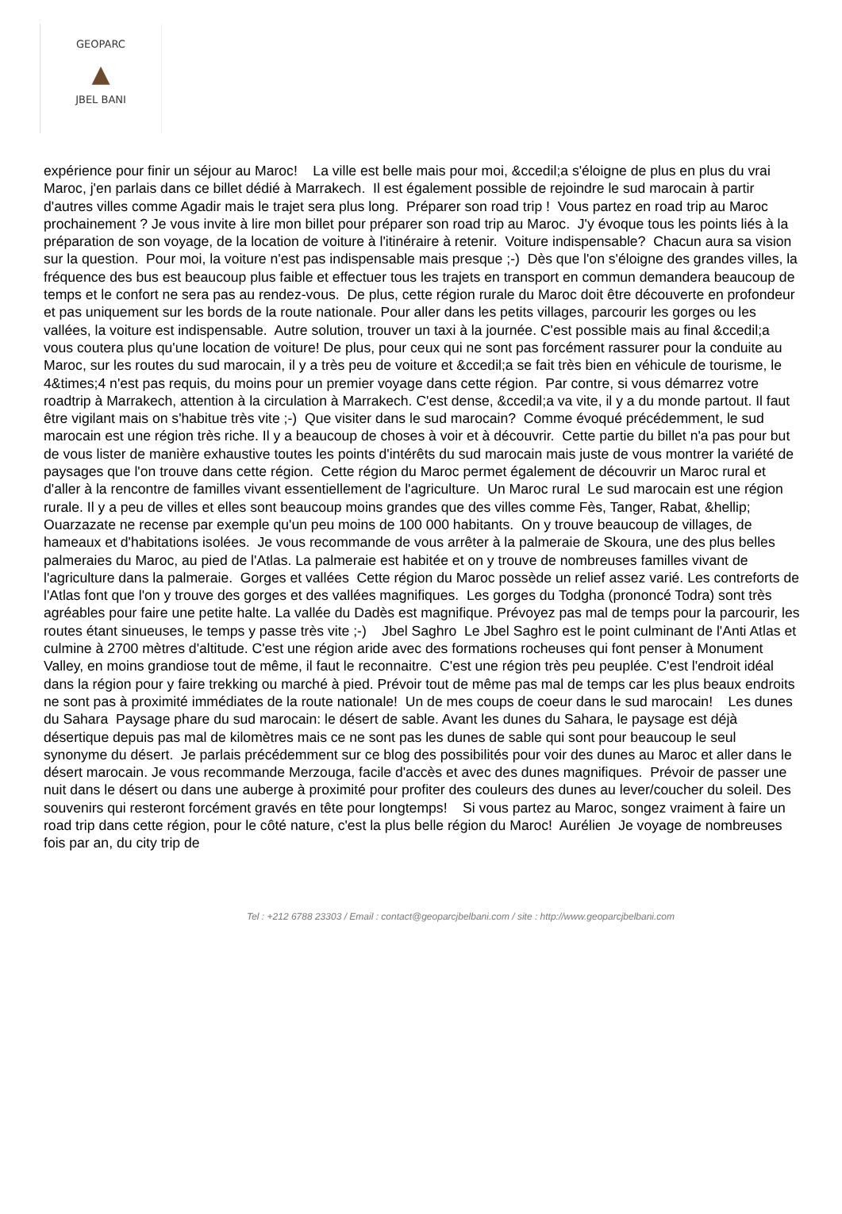GEOPARC
▲
JBEL BANI
expérience pour finir un séjour au Maroc! La ville est belle mais pour moi, &ccedil;a s'éloigne de plus en plus du vrai Maroc, j'en parlais dans ce billet dédié à Marrakech. Il est également possible de rejoindre le sud marocain à partir d'autres villes comme Agadir mais le trajet sera plus long. Préparer son road trip ! Vous partez en road trip au Maroc prochainement ? Je vous invite à lire mon billet pour préparer son road trip au Maroc. J'y évoque tous les points liés à la préparation de son voyage, de la location de voiture à l'itinéraire à retenir. Voiture indispensable? Chacun aura sa vision sur la question. Pour moi, la voiture n'est pas indispensable mais presque ;-) Dès que l'on s'éloigne des grandes villes, la fréquence des bus est beaucoup plus faible et effectuer tous les trajets en transport en commun demandera beaucoup de temps et le confort ne sera pas au rendez-vous. De plus, cette région rurale du Maroc doit être découverte en profondeur et pas uniquement sur les bords de la route nationale. Pour aller dans les petits villages, parcourir les gorges ou les vallées, la voiture est indispensable. Autre solution, trouver un taxi à la journée. C'est possible mais au final &ccedil;a vous coutera plus qu'une location de voiture! De plus, pour ceux qui ne sont pas forcément rassurer pour la conduite au Maroc, sur les routes du sud marocain, il y a très peu de voiture et &ccedil;a se fait très bien en véhicule de tourisme, le 4&times;4 n'est pas requis, du moins pour un premier voyage dans cette région. Par contre, si vous démarrez votre roadtrip à Marrakech, attention à la circulation à Marrakech. C'est dense, &ccedil;a va vite, il y a du monde partout. Il faut être vigilant mais on s'habitue très vite ;-) Que visiter dans le sud marocain? Comme évoqué précédemment, le sud marocain est une région très riche. Il y a beaucoup de choses à voir et à découvrir. Cette partie du billet n'a pas pour but de vous lister de manière exhaustive toutes les points d'intérêts du sud marocain mais juste de vous montrer la variété de paysages que l'on trouve dans cette région. Cette région du Maroc permet également de découvrir un Maroc rural et d'aller à la rencontre de familles vivant essentiellement de l'agriculture. Un Maroc rural Le sud marocain est une région rurale. Il y a peu de villes et elles sont beaucoup moins grandes que des villes comme Fès, Tanger, Rabat, &hellip; Ouarzazate ne recense par exemple qu'un peu moins de 100 000 habitants. On y trouve beaucoup de villages, de hameaux et d'habitations isolées. Je vous recommande de vous arrêter à la palmeraie de Skoura, une des plus belles palmeraies du Maroc, au pied de l'Atlas. La palmeraie est habitée et on y trouve de nombreuses familles vivant de l'agriculture dans la palmeraie. Gorges et vallées Cette région du Maroc possède un relief assez varié. Les contreforts de l'Atlas font que l'on y trouve des gorges et des vallées magnifiques. Les gorges du Todgha (prononcé Todra) sont très agréables pour faire une petite halte. La vallée du Dadès est magnifique. Prévoyez pas mal de temps pour la parcourir, les routes étant sinueuses, le temps y passe très vite ;-) Jbel Saghro Le Jbel Saghro est le point culminant de l'Anti Atlas et culmine à 2700 mètres d'altitude. C'est une région aride avec des formations rocheuses qui font penser à Monument Valley, en moins grandiose tout de même, il faut le reconnaitre. C'est une région très peu peuplée. C'est l'endroit idéal dans la région pour y faire trekking ou marché à pied. Prévoir tout de même pas mal de temps car les plus beaux endroits ne sont pas à proximité immédiates de la route nationale! Un de mes coups de coeur dans le sud marocain! Les dunes du Sahara Paysage phare du sud marocain: le désert de sable. Avant les dunes du Sahara, le paysage est déjà désertique depuis pas mal de kilomètres mais ce ne sont pas les dunes de sable qui sont pour beaucoup le seul synonyme du désert. Je parlais précédemment sur ce blog des possibilités pour voir des dunes au Maroc et aller dans le désert marocain. Je vous recommande Merzouga, facile d'accès et avec des dunes magnifiques. Prévoir de passer une nuit dans le désert ou dans une auberge à proximité pour profiter des couleurs des dunes au lever/coucher du soleil. Des souvenirs qui resteront forcément gravés en tête pour longtemps! Si vous partez au Maroc, songez vraiment à faire un road trip dans cette région, pour le côté nature, c'est la plus belle région du Maroc! Aurélien Je voyage de nombreuses fois par an, du city trip de
Tel : +212 6788 23303 / Email : contact@geoparcjbelbani.com / site : http://www.geoparcjbelbani.com